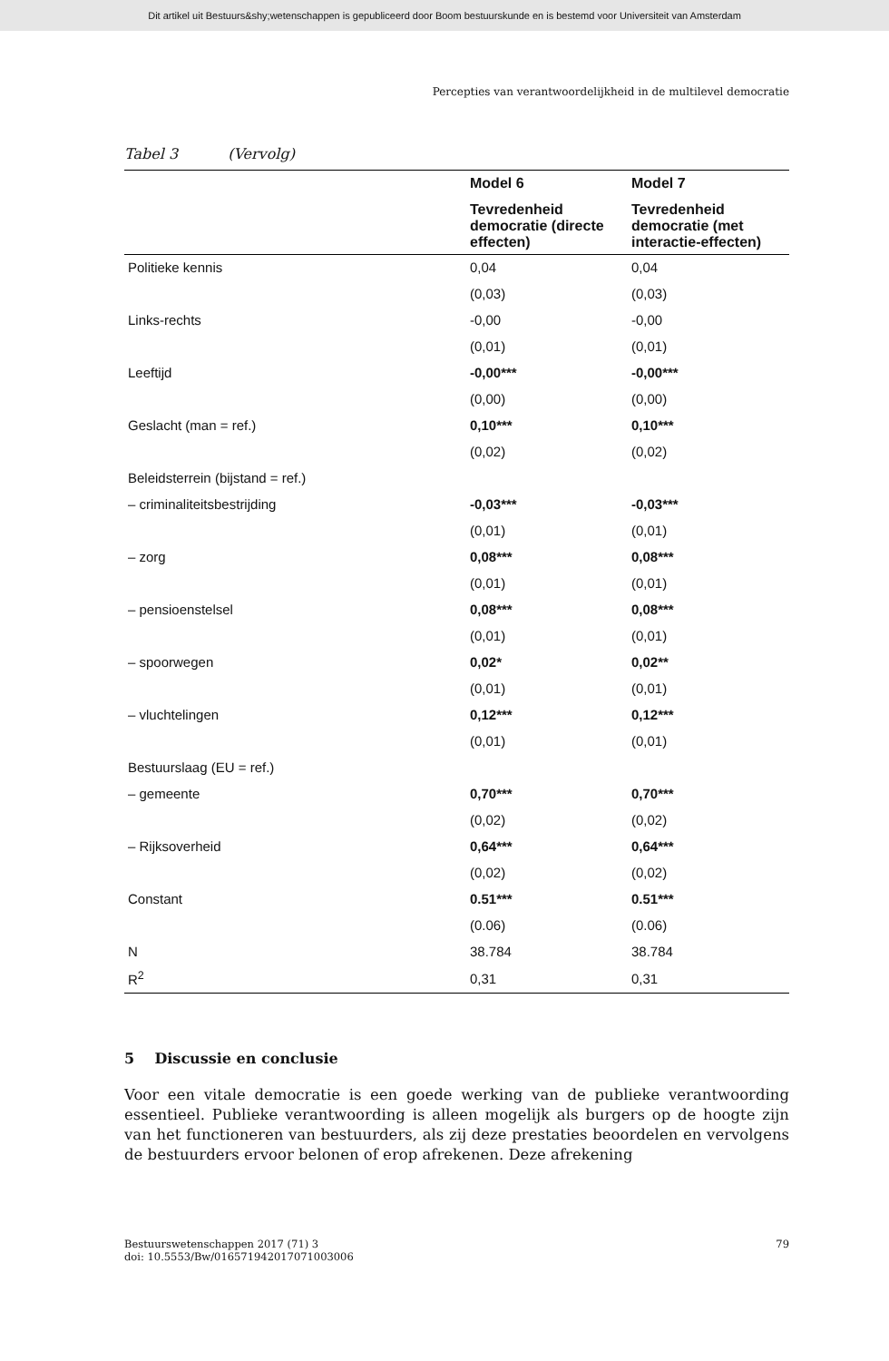Dit artikel uit Bestuurs&shy;wetenschappen is gepubliceerd door Boom bestuurskunde en is bestemd voor Universiteit van Amsterdam
Percepties van verantwoordelijkheid in de multilevel democratie
Tabel 3 (Vervolg)
| | Model 6 | Model 7 |
| --- | --- | --- |
| | Tevredenheid democratie (directe effecten) | Tevredenheid democratie (met interactie-effecten) |
| Politieke kennis | 0,04 | 0,04 |
| | (0,03) | (0,03) |
| Links-rechts | -0,00 | -0,00 |
| | (0,01) | (0,01) |
| Leeftijd | -0,00*** | -0,00*** |
| | (0,00) | (0,00) |
| Geslacht (man = ref.) | 0,10*** | 0,10*** |
| | (0,02) | (0,02) |
| Beleidsterrein (bijstand = ref.) | | |
| – criminaliteitsbestrijding | -0,03*** | -0,03*** |
| | (0,01) | (0,01) |
| – zorg | 0,08*** | 0,08*** |
| | (0,01) | (0,01) |
| – pensioenstelsel | 0,08*** | 0,08*** |
| | (0,01) | (0,01) |
| – spoorwegen | 0,02* | 0,02** |
| | (0,01) | (0,01) |
| – vluchtelingen | 0,12*** | 0,12*** |
| | (0,01) | (0,01) |
| Bestuurslaag (EU = ref.) | | |
| – gemeente | 0,70*** | 0,70*** |
| | (0,02) | (0,02) |
| – Rijksoverheid | 0,64*** | 0,64*** |
| | (0,02) | (0,02) |
| Constant | 0.51*** | 0.51*** |
| | (0.06) | (0.06) |
| N | 38.784 | 38.784 |
| R<sup>2</sup> | 0,31 | 0,31 |
5 Discussie en conclusie
Voor een vitale democratie is een goede werking van de publieke verantwoording essentieel. Publieke verantwoording is alleen mogelijk als burgers op de hoogte zijn van het functioneren van bestuurders, als zij deze prestaties beoordelen en vervolgens de bestuurders ervoor belonen of erop afrekenen. Deze afrekening
Bestuurswetenschappen 2017 (71) 3
doi: 10.5553/Bw/016571942017071003006
79